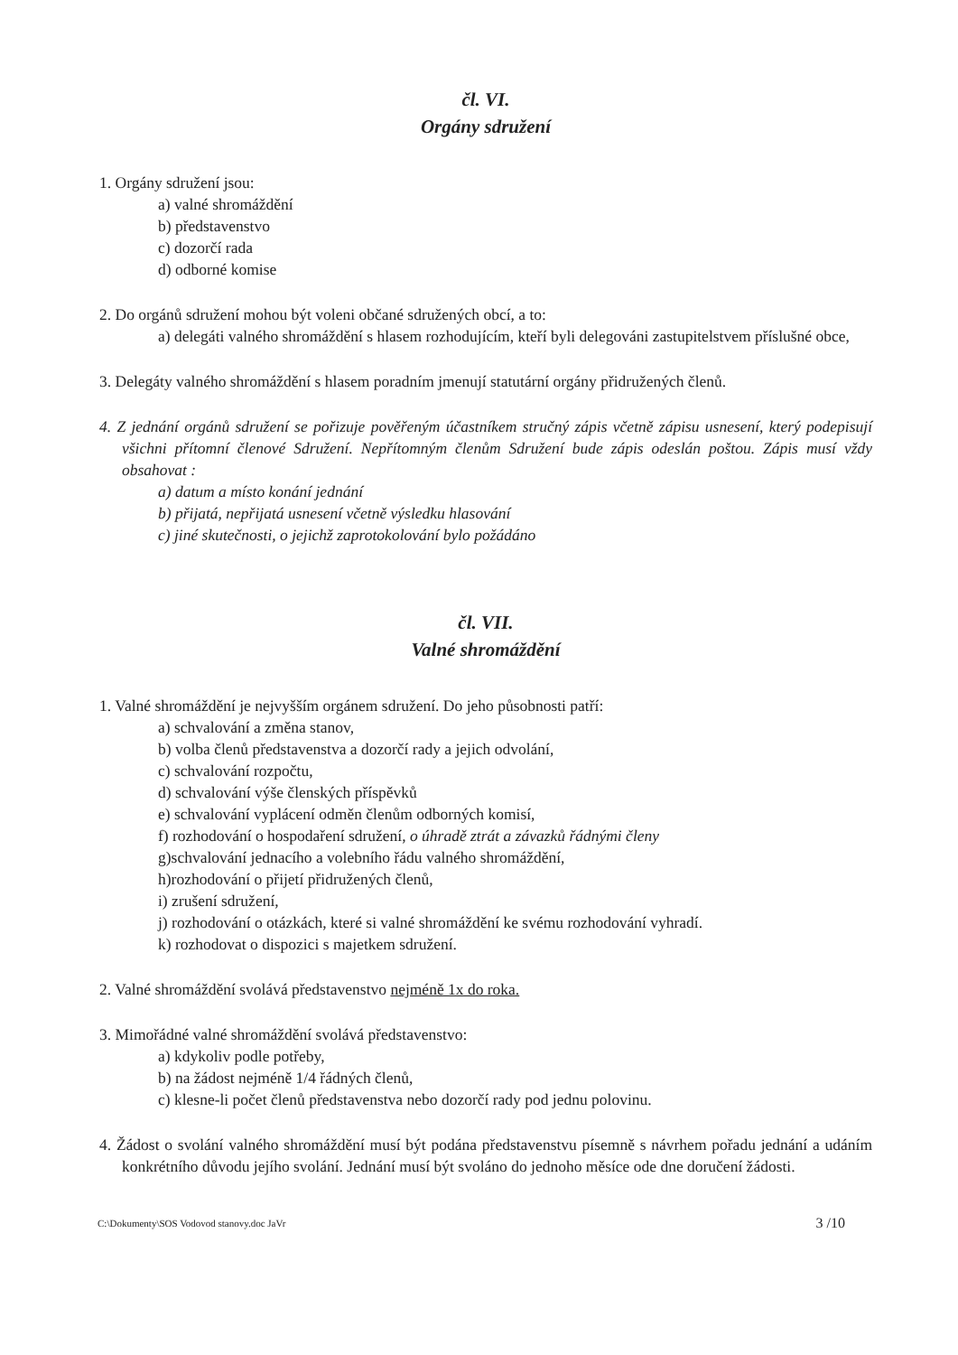čl. VI.
Orgány sdružení
1. Orgány sdružení jsou:
a) valné shromáždění
b) představenstvo
c) dozorčí rada
d) odborné komise
2. Do orgánů sdružení mohou být voleni občané sdružených obcí, a to:
a) delegáti valného shromáždění s hlasem rozhodujícím, kteří byli delegováni zastupitelstvem příslušné obce,
3. Delegáty valného shromáždění s hlasem poradním jmenují statutární orgány přidružených členů.
4. Z jednání orgánů sdružení se pořizuje pověřeným účastníkem stručný zápis včetně zápisu usnesení, který podepisují všichni přítomní členové Sdružení. Nepřítomným členům Sdružení bude zápis odeslán poštou. Zápis musí vždy obsahovat :
a) datum a místo konání jednání
b) přijatá, nepřijatá usnesení včetně výsledku hlasování
c) jiné skutečnosti, o jejichž zaprotokolování bylo požádáno
čl. VII.
Valné shromáždění
1. Valné shromáždění je nejvyšším orgánem sdružení. Do jeho působnosti patří:
a) schvalování a změna stanov,
b) volba členů představenstva a dozorčí rady a jejich odvolání,
c) schvalování rozpočtu,
d) schvalování výše členských příspěvků
e) schvalování vyplácení odměn členům odborných komisí,
f) rozhodování o hospodaření sdružení, o úhradě ztrát a závazků řádnými členy
g)schvalování jednacího a volebního řádu valného shromáždění,
h)rozhodování o přijetí přidružených členů,
i) zrušení sdružení,
j) rozhodování o otázkách, které si valné shromáždění ke svému rozhodování vyhradí.
k) rozhodovat o dispozici s majetkem sdružení.
2. Valné shromáždění svolává představenstvo nejméně 1x do roka.
3. Mimořádné valné shromáždění svolává představenstvo:
a) kdykoliv podle potřeby,
b) na žádost nejméně 1/4 řádných členů,
c) klesne-li počet členů představenstva nebo dozorčí rady pod jednu polovinu.
4. Žádost o svolání valného shromáždění musí být podána představenstvu písemně s návrhem pořadu jednání a udáním konkrétního důvodu jejího svolání. Jednání musí být svoláno do jednoho měsíce ode dne doručení žádosti.
C:\Dokumenty\SOS Vodovod stanovy.doc JaVr 3 /10